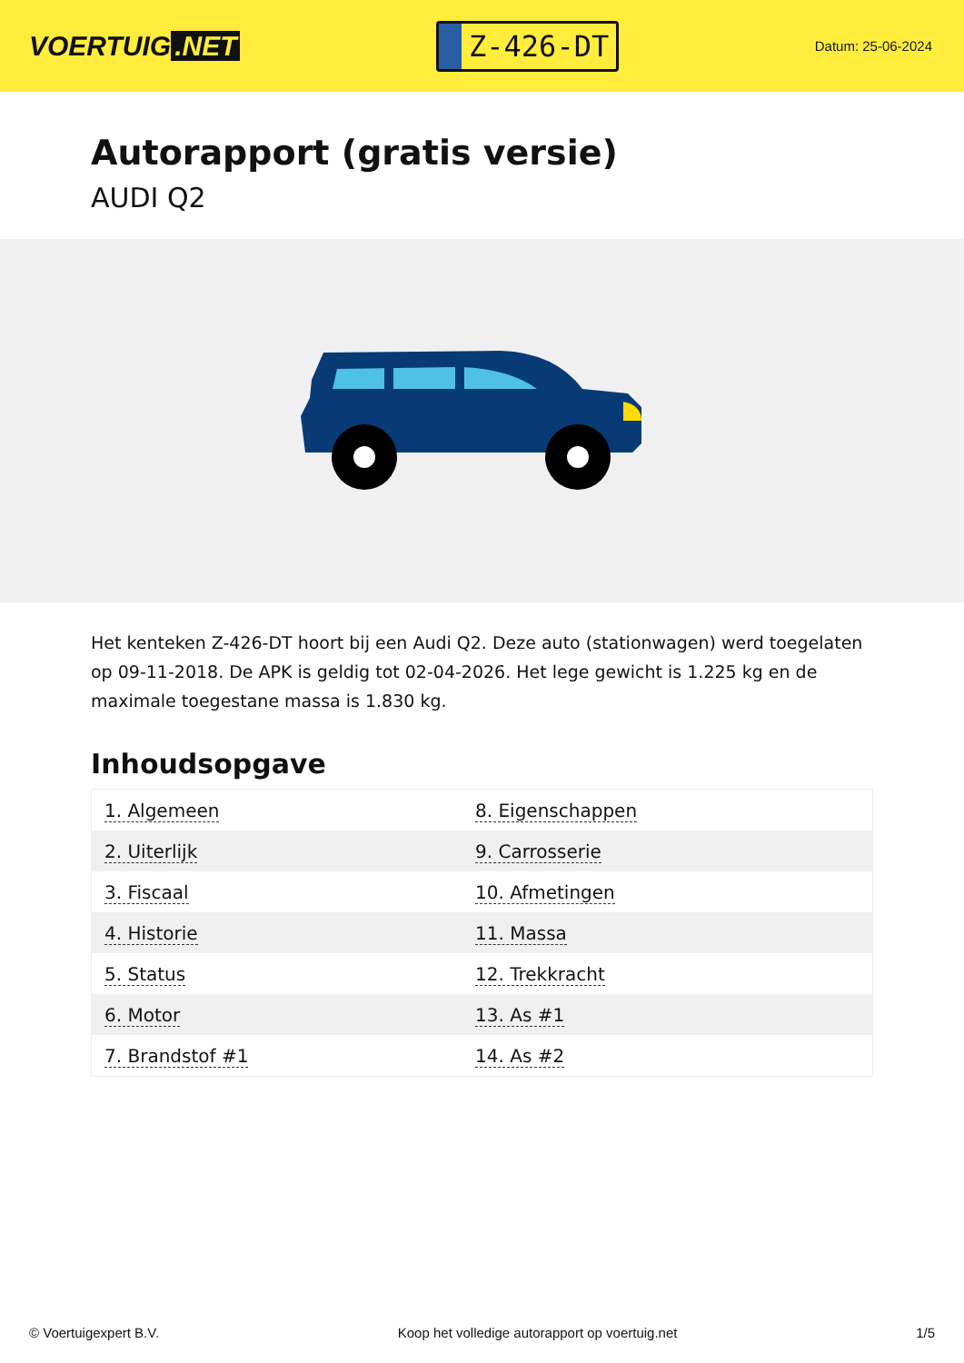VOERTUIG.NET
Z-426-DT
Datum: 25-06-2024
Autorapport (gratis versie)
AUDI Q2
Het kenteken Z-426-DT hoort bij een Audi Q2. Deze auto (stationwagen) werd toegelaten op 09-11-2018. De APK is geldig tot 02-04-2026. Het lege gewicht is 1.225 kg en de maximale toegestane massa is 1.830 kg.
Inhoudsopgave
| 1. Algemeen | 8. Eigenschappen |
| 2. Uiterlijk | 9. Carrosserie |
| 3. Fiscaal | 10. Afmetingen |
| 4. Historie | 11. Massa |
| 5. Status | 12. Trekkracht |
| 6. Motor | 13. As #1 |
| 7. Brandstof #1 | 14. As #2 |
© Voertuigexpert B.V. Koop het volledige autorapport op voertuig.net 1/5